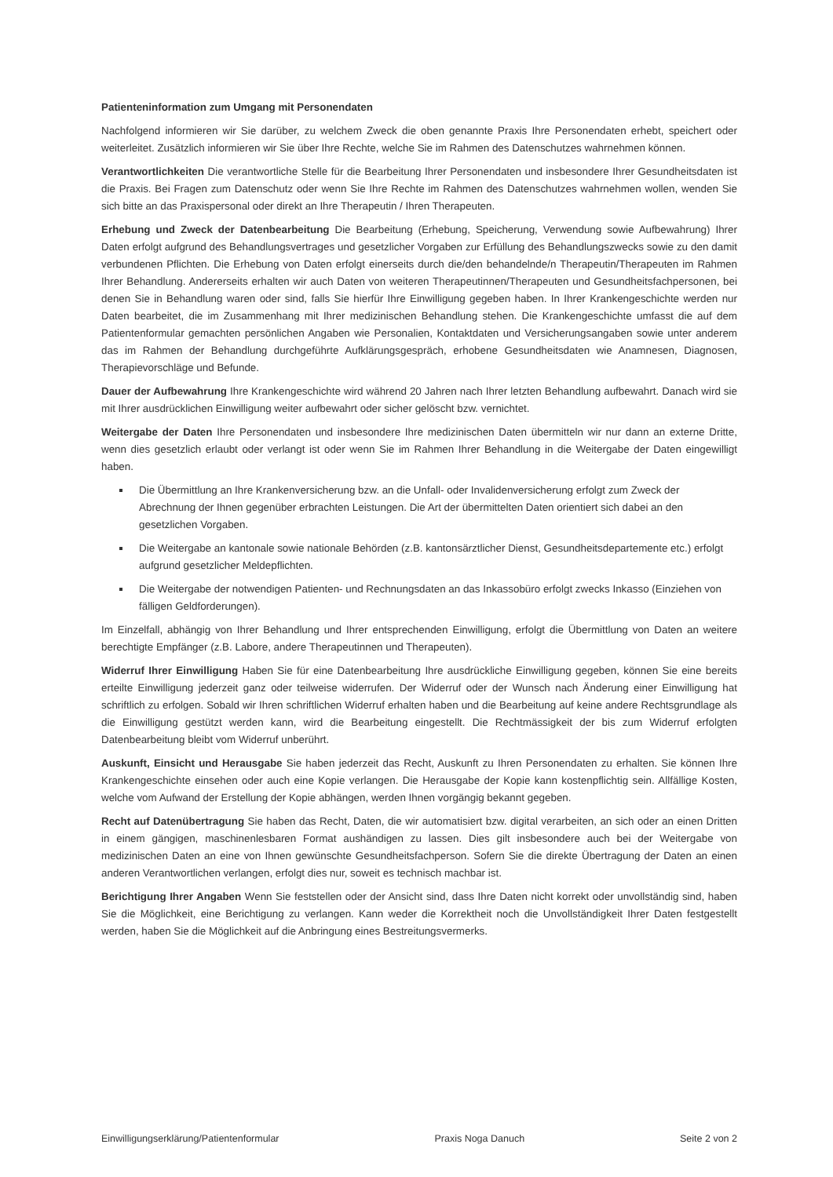Patienteninformation zum Umgang mit Personendaten
Nachfolgend informieren wir Sie darüber, zu welchem Zweck die oben genannte Praxis Ihre Personendaten erhebt, speichert oder weiterleitet. Zusätzlich informieren wir Sie über Ihre Rechte, welche Sie im Rahmen des Datenschutzes wahrnehmen können.
Verantwortlichkeiten Die verantwortliche Stelle für die Bearbeitung Ihrer Personendaten und insbesondere Ihrer Gesundheitsdaten ist die Praxis. Bei Fragen zum Datenschutz oder wenn Sie Ihre Rechte im Rahmen des Datenschutzes wahrnehmen wollen, wenden Sie sich bitte an das Praxispersonal oder direkt an Ihre Therapeutin / Ihren Therapeuten.
Erhebung und Zweck der Datenbearbeitung Die Bearbeitung (Erhebung, Speicherung, Verwendung sowie Aufbewahrung) Ihrer Daten erfolgt aufgrund des Behandlungsvertrages und gesetzlicher Vorgaben zur Erfüllung des Behandlungszwecks sowie zu den damit verbundenen Pflichten. Die Erhebung von Daten erfolgt einerseits durch die/den behandelnde/n Therapeutin/Therapeuten im Rahmen Ihrer Behandlung. Andererseits erhalten wir auch Daten von weiteren Therapeutinnen/Therapeuten und Gesundheitsfachpersonen, bei denen Sie in Behandlung waren oder sind, falls Sie hierfür Ihre Einwilligung gegeben haben. In Ihrer Krankengeschichte werden nur Daten bearbeitet, die im Zusammenhang mit Ihrer medizinischen Behandlung stehen. Die Krankengeschichte umfasst die auf dem Patientenformular gemachten persönlichen Angaben wie Personalien, Kontaktdaten und Versicherungsangaben sowie unter anderem das im Rahmen der Behandlung durchgeführte Aufklärungsgespräch, erhobene Gesundheitsdaten wie Anamnesen, Diagnosen, Therapievorschläge und Befunde.
Dauer der Aufbewahrung Ihre Krankengeschichte wird während 20 Jahren nach Ihrer letzten Behandlung aufbewahrt. Danach wird sie mit Ihrer ausdrücklichen Einwilligung weiter aufbewahrt oder sicher gelöscht bzw. vernichtet.
Weitergabe der Daten Ihre Personendaten und insbesondere Ihre medizinischen Daten übermitteln wir nur dann an externe Dritte, wenn dies gesetzlich erlaubt oder verlangt ist oder wenn Sie im Rahmen Ihrer Behandlung in die Weitergabe der Daten eingewilligt haben.
Die Übermittlung an Ihre Krankenversicherung bzw. an die Unfall- oder Invalidenversicherung erfolgt zum Zweck der Abrechnung der Ihnen gegenüber erbrachten Leistungen. Die Art der übermittelten Daten orientiert sich dabei an den gesetzlichen Vorgaben.
Die Weitergabe an kantonale sowie nationale Behörden (z.B. kantonsärztlicher Dienst, Gesundheitsdepartemente etc.) erfolgt aufgrund gesetzlicher Meldepflichten.
Die Weitergabe der notwendigen Patienten- und Rechnungsdaten an das Inkassobüro erfolgt zwecks Inkasso (Einziehen von fälligen Geldforderungen).
Im Einzelfall, abhängig von Ihrer Behandlung und Ihrer entsprechenden Einwilligung, erfolgt die Übermittlung von Daten an weitere berechtigte Empfänger (z.B. Labore, andere Therapeutinnen und Therapeuten).
Widerruf Ihrer Einwilligung Haben Sie für eine Datenbearbeitung Ihre ausdrückliche Einwilligung gegeben, können Sie eine bereits erteilte Einwilligung jederzeit ganz oder teilweise widerrufen. Der Widerruf oder der Wunsch nach Änderung einer Einwilligung hat schriftlich zu erfolgen. Sobald wir Ihren schriftlichen Widerruf erhalten haben und die Bearbeitung auf keine andere Rechtsgrundlage als die Einwilligung gestützt werden kann, wird die Bearbeitung eingestellt. Die Rechtmässigkeit der bis zum Widerruf erfolgten Datenbearbeitung bleibt vom Widerruf unberührt.
Auskunft, Einsicht und Herausgabe Sie haben jederzeit das Recht, Auskunft zu Ihren Personendaten zu erhalten. Sie können Ihre Krankengeschichte einsehen oder auch eine Kopie verlangen. Die Herausgabe der Kopie kann kostenpflichtig sein. Allfällige Kosten, welche vom Aufwand der Erstellung der Kopie abhängen, werden Ihnen vorgängig bekannt gegeben.
Recht auf Datenübertragung Sie haben das Recht, Daten, die wir automatisiert bzw. digital verarbeiten, an sich oder an einen Dritten in einem gängigen, maschinenlesbaren Format aushändigen zu lassen. Dies gilt insbesondere auch bei der Weitergabe von medizinischen Daten an eine von Ihnen gewünschte Gesundheitsfachperson. Sofern Sie die direkte Übertragung der Daten an einen anderen Verantwortlichen verlangen, erfolgt dies nur, soweit es technisch machbar ist.
Berichtigung Ihrer Angaben Wenn Sie feststellen oder der Ansicht sind, dass Ihre Daten nicht korrekt oder unvollständig sind, haben Sie die Möglichkeit, eine Berichtigung zu verlangen. Kann weder die Korrektheit noch die Unvollständigkeit Ihrer Daten festgestellt werden, haben Sie die Möglichkeit auf die Anbringung eines Bestreitungsvermerks.
Einwilligungserklärung/Patientenformular Praxis Noga Danuch Seite 2 von 2